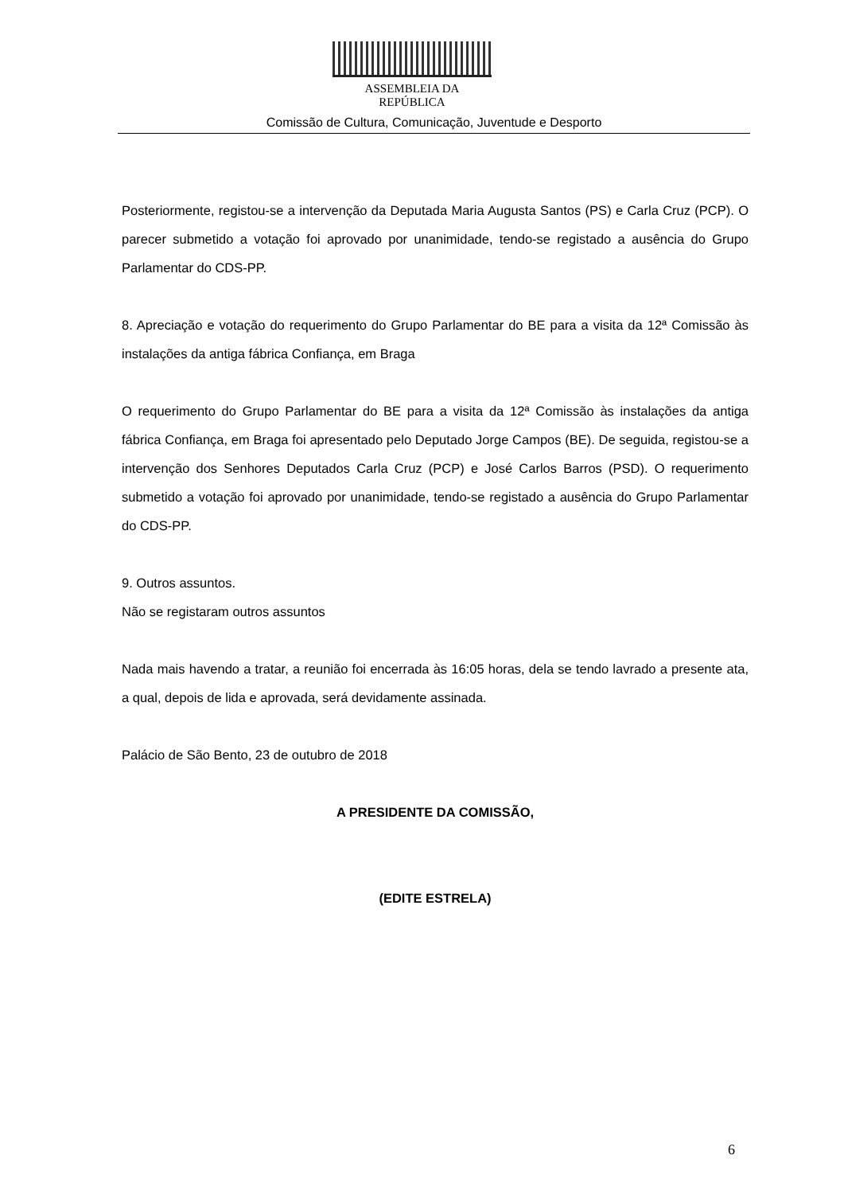ASSEMBLEIA DA REPÚBLICA
Comissão de Cultura, Comunicação, Juventude e Desporto
Posteriormente, registou-se a intervenção da Deputada Maria Augusta Santos (PS) e Carla Cruz (PCP). O parecer submetido a votação foi aprovado por unanimidade, tendo-se registado a ausência do Grupo Parlamentar do CDS-PP.
8. Apreciação e votação do requerimento do Grupo Parlamentar do BE para a visita da 12ª Comissão às instalações da antiga fábrica Confiança, em Braga
O requerimento do Grupo Parlamentar do BE para a visita da 12ª Comissão às instalações da antiga fábrica Confiança, em Braga foi apresentado pelo Deputado Jorge Campos (BE). De seguida, registou-se a intervenção dos Senhores Deputados Carla Cruz (PCP) e José Carlos Barros (PSD). O requerimento submetido a votação foi aprovado por unanimidade, tendo-se registado a ausência do Grupo Parlamentar do CDS-PP.
9. Outros assuntos.
Não se registaram outros assuntos
Nada mais havendo a tratar, a reunião foi encerrada às 16:05 horas, dela se tendo lavrado a presente ata, a qual, depois de lida e aprovada, será devidamente assinada.
Palácio de São Bento, 23 de outubro de 2018
A PRESIDENTE DA COMISSÃO,
(EDITE ESTRELA)
6